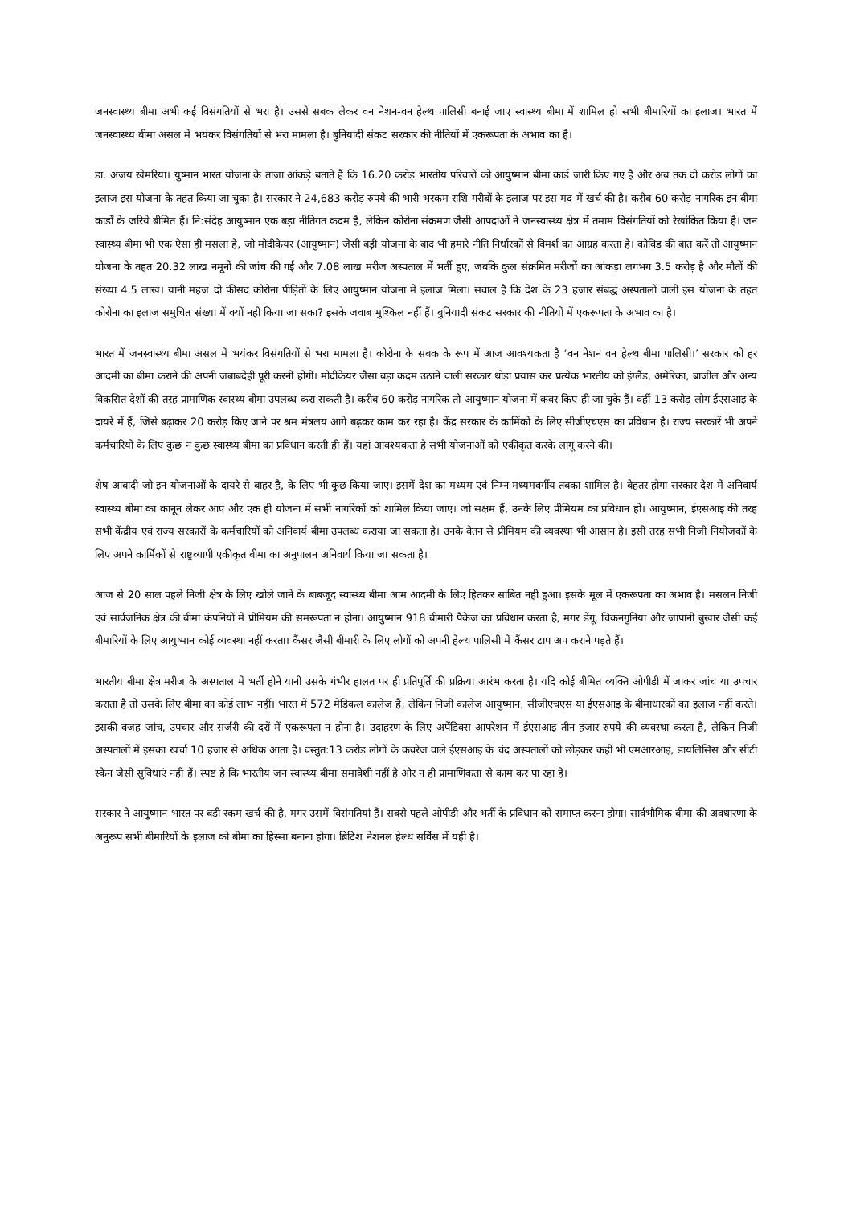जनस्वास्थ्य बीमा अभी कई विसंगतियों से भरा है। उससे सबक लेकर वन नेशन-वन हेल्थ पालिसी बनाई जाए स्वास्थ्य बीमा में शामिल हो सभी बीमारियों का इलाज। भारत में जनस्वास्थ्य बीमा असल में भयंकर विसंगतियों से भरा मामला है। बुनियादी संकट सरकार की नीतियों में एकरूपता के अभाव का है।
डा. अजय खेमरिया। युष्मान भारत योजना के ताजा आंकड़े बताते हैं कि 16.20 करोड़ भारतीय परिवारों को आयुष्मान बीमा कार्ड जारी किए गए है और अब तक दो करोड़ लोगों का इलाज इस योजना के तहत किया जा चुका है। सरकार ने 24,683 करोड़ रुपये की भारी-भरकम राशि गरीबों के इलाज पर इस मद में खर्च की है। करीब 60 करोड़ नागरिक इन बीमा कार्डों के जरिये बीमित हैं। नि:संदेह आयुष्मान एक बड़ा नीतिगत कदम है, लेकिन कोरोना संक्रमण जैसी आपदाओं ने जनस्वास्थ्य क्षेत्र में तमाम विसंगतियों को रेखांकित किया है। जन स्वास्थ्य बीमा भी एक ऐसा ही मसला है, जो मोदीकेयर (आयुष्मान) जैसी बड़ी योजना के बाद भी हमारे नीति निर्धारकों से विमर्श का आग्रह करता है। कोविड की बात करें तो आयुष्मान योजना के तहत 20.32 लाख नमूनों की जांच की गई और 7.08 लाख मरीज अस्पताल में भर्ती हुए, जबकि कुल संक्रमित मरीजों का आंकड़ा लगभग 3.5 करोड़ है और मौतों की संख्या 4.5 लाख। यानी महज दो फीसद कोरोना पीड़ितों के लिए आयुष्मान योजना में इलाज मिला। सवाल है कि देश के 23 हजार संबद्ध अस्पतालों वाली इस योजना के तहत कोरोना का इलाज समुचित संख्या में क्यों नही किया जा सका? इसके जवाब मुश्किल नहीं हैं। बुनियादी संकट सरकार की नीतियों में एकरूपता के अभाव का है।
भारत में जनस्वास्थ्य बीमा असल में भयंकर विसंगतियों से भरा मामला है। कोरोना के सबक के रूप में आज आवश्यकता है ‘वन नेशन वन हेल्थ बीमा पालिसी।’ सरकार को हर आदमी का बीमा कराने की अपनी जबाबदेही पूरी करनी होगी। मोदीकेयर जैसा बड़ा कदम उठाने वाली सरकार थोड़ा प्रयास कर प्रत्येक भारतीय को इंग्लैंड, अमेरिका, ब्राजील और अन्य विकसित देशों की तरह प्रामाणिक स्वास्थ्य बीमा उपलब्ध करा सकती है। करीब 60 करोड़ नागरिक तो आयुष्मान योजना में कवर किए ही जा चुके हैं। वहीं 13 करोड़ लोग ईएसआइ के दायरे में हैं, जिसे बढ़ाकर 20 करोड़ किए जाने पर श्रम मंत्रलय आगे बढ़कर काम कर रहा है। केंद्र सरकार के कार्मिकों के लिए सीजीएचएस का प्रविधान है। राज्य सरकारें भी अपने कर्मचारियों के लिए कुछ न कुछ स्वास्थ्य बीमा का प्रविधान करती ही हैं। यहां आवश्यकता है सभी योजनाओं को एकीकृत करके लागू करने की।
शेष आबादी जो इन योजनाओं के दायरे से बाहर है, के लिए भी कुछ किया जाए। इसमें देश का मध्यम एवं निम्न मध्यमवर्गीय तबका शामिल है। बेहतर होगा सरकार देश में अनिवार्य स्वास्थ्य बीमा का कानून लेकर आए और एक ही योजना में सभी नागरिकों को शामिल किया जाए। जो सक्षम हैं, उनके लिए प्रीमियम का प्रविधान हो। आयुष्मान, ईएसआइ की तरह सभी केंद्रीय एवं राज्य सरकारों के कर्मचारियों को अनिवार्य बीमा उपलब्ध कराया जा सकता है। उनके वेतन से प्रीमियम की व्यवस्था भी आसान है। इसी तरह सभी निजी नियोजकों के लिए अपने कार्मिकों से राष्ट्रव्यापी एकीकृत बीमा का अनुपालन अनिवार्य किया जा सकता है।
आज से 20 साल पहले निजी क्षेत्र के लिए खोले जाने के बाबजूद स्वास्थ्य बीमा आम आदमी के लिए हितकर साबित नही हुआ। इसके मूल में एकरूपता का अभाव है। मसलन निजी एवं सार्वजनिक क्षेत्र की बीमा कंपनियों में प्रीमियम की समरूपता न होना। आयुष्मान 918 बीमारी पैकेज का प्रविधान करता है, मगर डेंगू, चिकनगुनिया और जापानी बुखार जैसी कई बीमारियों के लिए आयुष्मान कोई व्यवस्था नहीं करता। कैंसर जैसी बीमारी के लिए लोगों को अपनी हेल्थ पालिसी में कैंसर टाप अप कराने पड़ते हैं।
भारतीय बीमा क्षेत्र मरीज के अस्पताल में भर्ती होने यानी उसके गंभीर हालत पर ही प्रतिपूर्ति की प्रक्रिया आरंभ करता है। यदि कोई बीमित व्यक्ति ओपीडी में जाकर जांच या उपचार कराता है तो उसके लिए बीमा का कोई लाभ नहीं। भारत में 572 मेडिकल कालेज हैं, लेकिन निजी कालेज आयुष्मान, सीजीएचएस या ईएसआइ के बीमाधारकों का इलाज नहीं करते। इसकी वजह जांच, उपचार और सर्जरी की दरों में एकरूपता न होना है। उदाहरण के लिए अपेंडिक्स आपरेशन में ईएसआइ तीन हजार रुपये की व्यवस्था करता है, लेकिन निजी अस्पतालों में इसका खर्चा 10 हजार से अधिक आता है। वस्तुत:13 करोड़ लोगों के कवरेज वाले ईएसआइ के चंद अस्पतालों को छोड़कर कहीं भी एमआरआइ, डायलिसिस और सीटी स्कैन जैसी सुविधाएं नही हैं। स्पष्ट है कि भारतीय जन स्वास्थ्य बीमा समावेशी नहीं है और न ही प्रामाणिकता से काम कर पा रहा है।
सरकार ने आयुष्मान भारत पर बड़ी रकम खर्च की है, मगर उसमें विसंगतियां हैं। सबसे पहले ओपीडी और भर्ती के प्रविधान को समाप्त करना होगा। सार्वभौमिक बीमा की अवधारणा के अनुरूप सभी बीमारियों के इलाज को बीमा का हिस्सा बनाना होगा। ब्रिटिश नेशनल हेल्थ सर्विस में यही है।